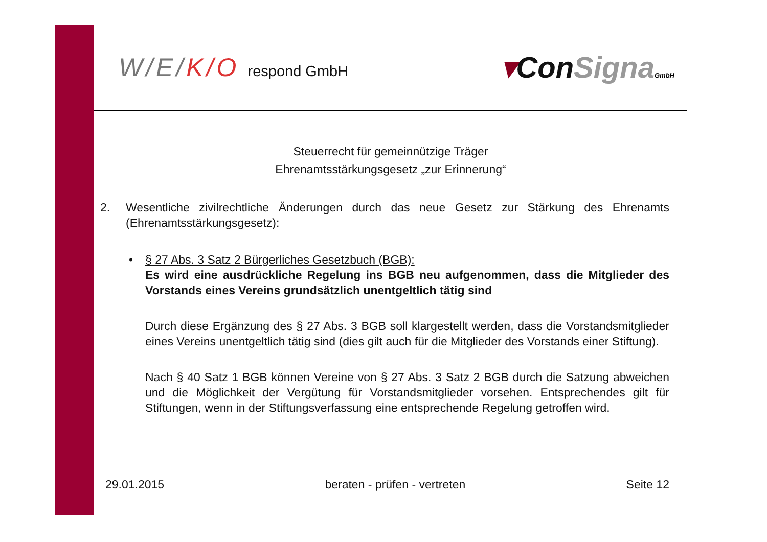W/E/K/O respond GmbH
▾ConSigna GmbH
Steuerrecht für gemeinnützige Träger
Ehrenamtsstärkungsgesetz „zur Erinnerung“
2. Wesentliche zivilrechtliche Änderungen durch das neue Gesetz zur Stärkung des Ehrenamts (Ehrenamtsstärkungsgesetz):
• § 27 Abs. 3 Satz 2 Bürgerliches Gesetzbuch (BGB):
Es wird eine ausdrückliche Regelung ins BGB neu aufgenommen, dass die Mitglieder des Vorstands eines Vereins grundsätzlich unentgeltlich tätig sind
Durch diese Ergänzung des § 27 Abs. 3 BGB soll klargestellt werden, dass die Vorstandsmitglieder eines Vereins unentgeltlich tätig sind (dies gilt auch für die Mitglieder des Vorstands einer Stiftung).
Nach § 40 Satz 1 BGB können Vereine von § 27 Abs. 3 Satz 2 BGB durch die Satzung abweichen und die Möglichkeit der Vergütung für Vorstandsmitglieder vorsehen. Entsprechendes gilt für Stiftungen, wenn in der Stiftungsverfassung eine entsprechende Regelung getroffen wird.
29.01.2015 beraten - prüfen - vertreten Seite 12